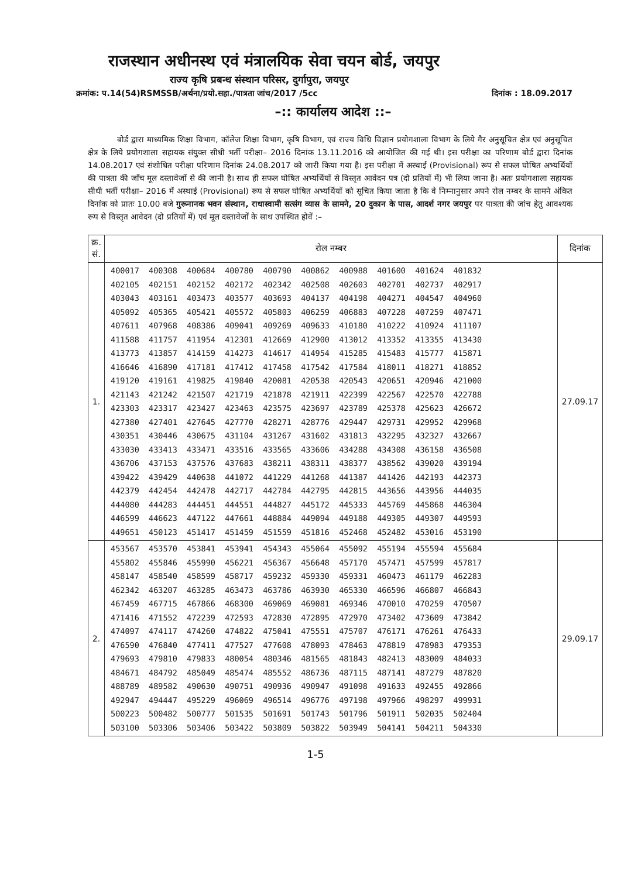राजस्थान अधीनस्थ एवं मंत्रालयिक सेवा चयन बोर्ड, जयपुर
राज्य कृषि प्रबन्ध संस्थान परिसर, दुर्गापुरा, जयपुर
क्रमांक: प.14(54)RSMSSB/अर्थना/प्रयो.सहा./पात्रता जांच/2017 /5cc दिनांक : 18.09.2017
–:: कार्यालय आदेश ::–
बोर्ड द्वारा माध्यमिक शिक्षा विभाग, कॉलेज शिक्षा विभाग, कृषि विभाग, एवं राज्य विधि विज्ञान प्रयोगशाला विभाग के लिये गैर अनुसूचित क्षेत्र एवं अनुसूचित क्षेत्र के लिये प्रयोगशाला सहायक संयुक्त सीधी भर्ती परीक्षा– 2016 दिनांक 13.11.2016 को आयोजित की गई थी। इस परीक्षा का परिणाम बोर्ड द्वारा दिनांक 14.08.2017 एवं संशोधित परीक्षा परिणाम दिनांक 24.08.2017 को जारी किया गया है। इस परीक्षा में अस्थाई (Provisional) रूप से सफल घोषित अभ्यर्थियों की पात्रता की जाँच मूल दस्तावेजों से की जानी है। साथ ही सफल घोषित अभ्यर्थियों से विस्तृत आवेदन पत्र (दो प्रतियों में) भी लिया जाना है। अतः प्रयोगशाला सहायक सीधी भर्ती परीक्षा– 2016 में अस्थाई (Provisional) रूप से सफल घोषित अभ्यर्थियों को सूचित किया जाता है कि वे निम्नानुसार अपने रोल नम्बर के सामने अंकित दिनांक को प्रातः 10.00 बजे गुरूनानक भवन संस्थान, राधास्वामी सत्संग व्यास के सामने, 20 दुकान के पास, आदर्श नगर जयपुर पर पात्रता की जांच हेतु आवश्यक रूप से विस्तृत आवेदन (दो प्रतियों में) एवं मूल दस्तावेजों के साथ उपस्थित होवें :–
| क्र. सं. | रोल नम्बर | दिनांक |
| --- | --- | --- |
| 1. | 400017 400308 400684 400780 400790 400862 400988 401600 401624 401832 402105 402151 402152 402172 402342 402508 402603 402701 402737 402917 403043 403161 403473 403577 403693 404137 404198 404271 404547 404960 405092 405365 405421 405572 405803 406259 406883 407228 407259 407471 407611 407968 408386 409041 409269 409633 410180 410222 410924 411107 411588 411757 411954 412301 412669 412900 413012 413352 413355 413430 413773 413857 414159 414273 414617 414954 415285 415483 415777 415871 416646 416890 417181 417412 417458 417542 417584 418011 418271 418852 419120 419161 419825 419840 420081 420538 420543 420651 420946 421000 421143 421242 421507 421719 421878 421911 422399 422567 422570 422788 423303 423317 423427 423463 423575 423697 423789 425378 425623 426672 427380 427401 427645 427770 428271 428776 429447 429731 429952 429968 430351 430446 430675 431104 431267 431602 431813 432295 432327 432667 433030 433413 433471 433516 433565 433606 434288 434308 436158 436508 436706 437153 437576 437683 438211 438311 438377 438562 439020 439194 439422 439429 440638 441072 441229 441268 441387 441426 442193 442373 442379 442454 442478 442717 442784 442795 442815 443656 443956 444035 444080 444283 444451 444551 444827 445172 445333 445769 445868 446304 446599 446623 447122 447661 448884 449094 449188 449305 449307 449593 449651 450123 451417 451459 451559 451816 452468 452482 453016 453190 | 27.09.17 |
| 2. | 453567 453570 453841 453941 454343 455064 455092 455194 455594 455684 455802 455846 455990 456221 456367 456648 457170 457471 457599 457817 458147 458540 458599 458717 459232 459330 459331 460473 461179 462283 462342 463207 463285 463473 463786 463930 465330 466596 466807 466843 467459 467715 467866 468300 469069 469081 469346 470010 470259 470507 471416 471552 472239 472593 472830 472895 472970 473402 473609 473842 474097 474117 474260 474822 475041 475551 475707 476171 476261 476433 476590 476840 477411 477527 477608 478093 478463 478819 478983 479353 479693 479810 479833 480054 480346 481565 481843 482413 483009 484033 484671 484792 485049 485474 485552 486736 487115 487141 487279 487820 488789 489582 490630 490751 490936 490947 491098 491633 492455 492866 492947 494447 495229 496069 496514 496776 497198 497966 498297 499931 500223 500482 500777 501535 501691 501743 501796 501911 502035 502404 503100 503306 503406 503422 503809 503822 503949 504141 504211 504330 | 29.09.17 |
1-5